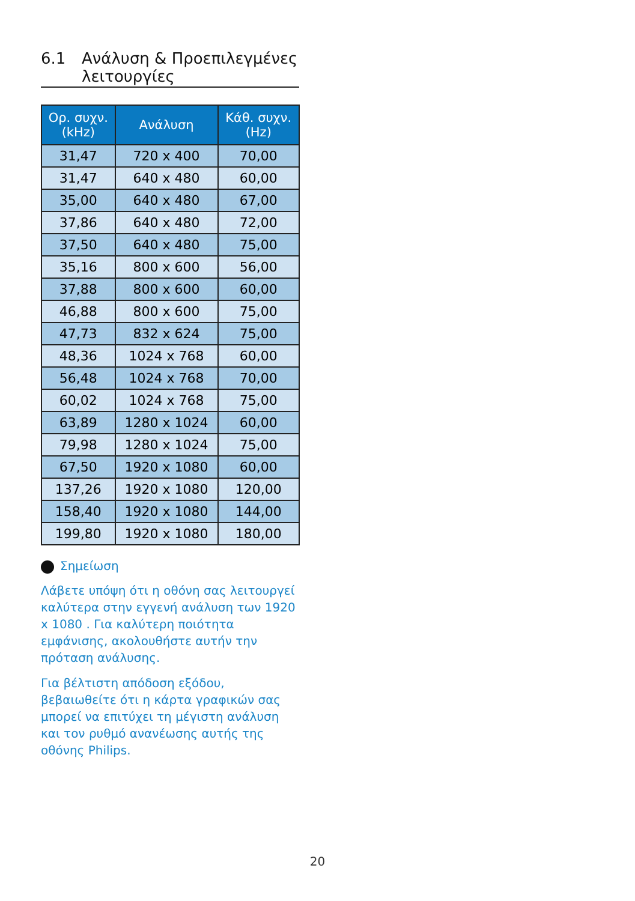6.1 Ανάλυση & Προεπιλεγμένες
λειτουργίες
| Ορ. συχν. (kHz) | Ανάλυση | Κάθ. συχν. (Hz) |
| --- | --- | --- |
| 31,47 | 720 x 400 | 70,00 |
| 31,47 | 640 x 480 | 60,00 |
| 35,00 | 640 x 480 | 67,00 |
| 37,86 | 640 x 480 | 72,00 |
| 37,50 | 640 x 480 | 75,00 |
| 35,16 | 800 x 600 | 56,00 |
| 37,88 | 800 x 600 | 60,00 |
| 46,88 | 800 x 600 | 75,00 |
| 47,73 | 832 x 624 | 75,00 |
| 48,36 | 1024 x 768 | 60,00 |
| 56,48 | 1024 x 768 | 70,00 |
| 60,02 | 1024 x 768 | 75,00 |
| 63,89 | 1280 x 1024 | 60,00 |
| 79,98 | 1280 x 1024 | 75,00 |
| 67,50 | 1920 x 1080 | 60,00 |
| 137,26 | 1920 x 1080 | 120,00 |
| 158,40 | 1920 x 1080 | 144,00 |
| 199,80 | 1920 x 1080 | 180,00 |
Σημείωση
Λάβετε υπόψη ότι η οθόνη σας λειτουργεί καλύτερα στην εγγενή ανάλυση των 1920 x 1080 . Για καλύτερη ποιότητα εμφάνισης, ακολουθήστε αυτήν την πρόταση ανάλυσης.
Για βέλτιστη απόδοση εξόδου, βεβαιωθείτε ότι η κάρτα γραφικών σας μπορεί να επιτύχει τη μέγιστη ανάλυση και τον ρυθμό ανανέωσης αυτής της οθόνης Philips.
20